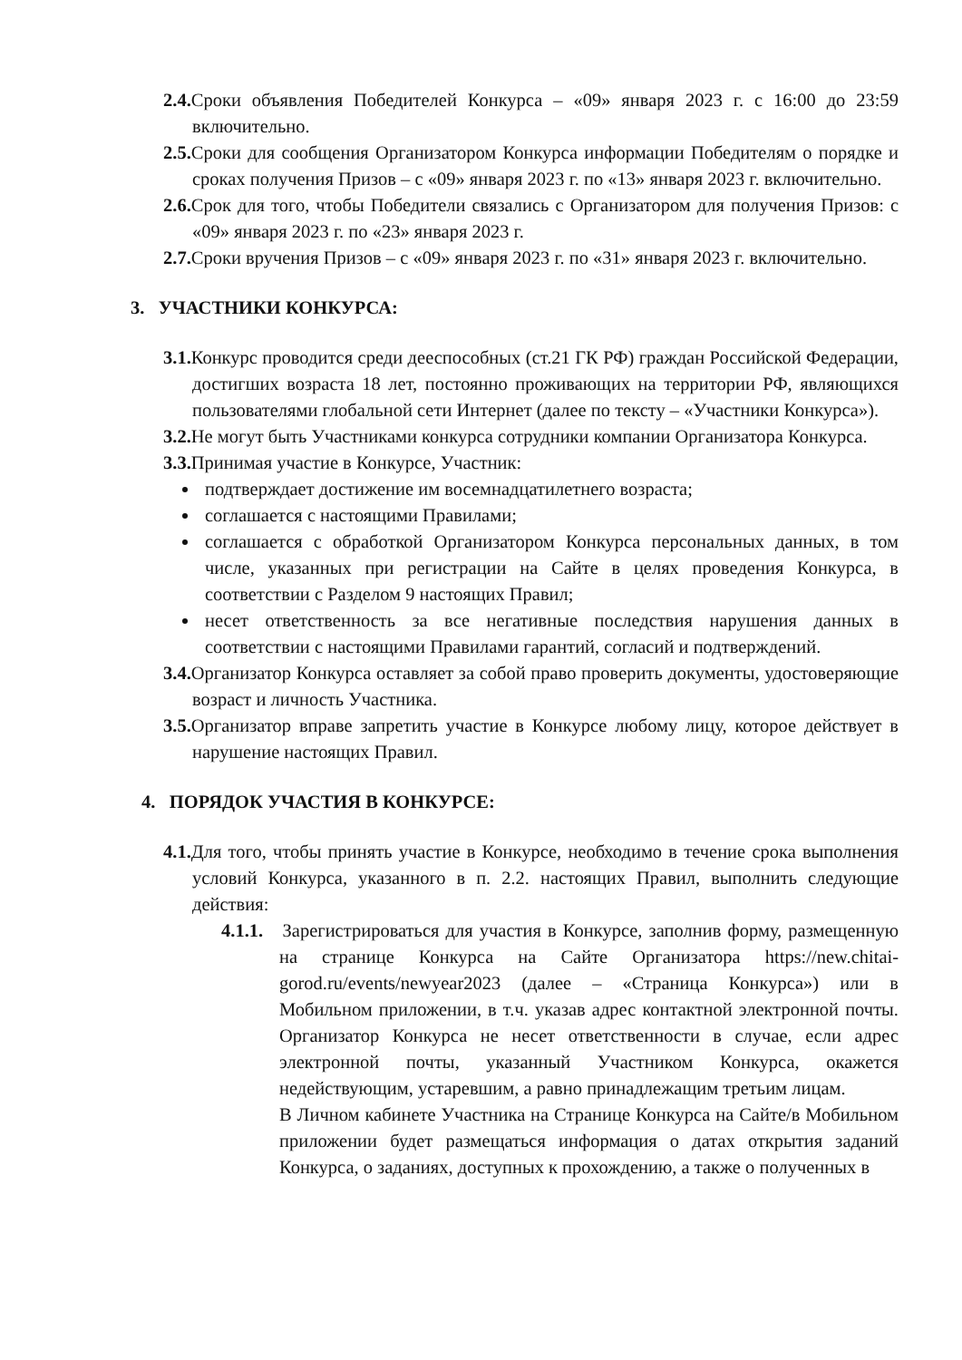2.4. Сроки объявления Победителей Конкурса – «09» января 2023 г. с 16:00 до 23:59 включительно.
2.5. Сроки для сообщения Организатором Конкурса информации Победителям о порядке и сроках получения Призов – с «09» января 2023 г. по «13» января 2023 г. включительно.
2.6. Срок для того, чтобы Победители связались с Организатором для получения Призов: с «09» января 2023 г. по «23» января 2023 г.
2.7. Сроки вручения Призов – с «09» января 2023 г. по «31» января 2023 г. включительно.
3. УЧАСТНИКИ КОНКУРСА:
3.1. Конкурс проводится среди дееспособных (ст.21 ГК РФ) граждан Российской Федерации, достигших возраста 18 лет, постоянно проживающих на территории РФ, являющихся пользователями глобальной сети Интернет (далее по тексту – «Участники Конкурса»).
3.2. Не могут быть Участниками конкурса сотрудники компании Организатора Конкурса.
3.3. Принимая участие в Конкурсе, Участник:
подтверждает достижение им восемнадцатилетнего возраста;
соглашается с настоящими Правилами;
соглашается с обработкой Организатором Конкурса персональных данных, в том числе, указанных при регистрации на Сайте в целях проведения Конкурса, в соответствии с Разделом 9 настоящих Правил;
несет ответственность за все негативные последствия нарушения данных в соответствии с настоящими Правилами гарантий, согласий и подтверждений.
3.4. Организатор Конкурса оставляет за собой право проверить документы, удостоверяющие возраст и личность Участника.
3.5. Организатор вправе запретить участие в Конкурсе любому лицу, которое действует в нарушение настоящих Правил.
4. ПОРЯДОК УЧАСТИЯ В КОНКУРСЕ:
4.1. Для того, чтобы принять участие в Конкурсе, необходимо в течение срока выполнения условий Конкурса, указанного в п. 2.2. настоящих Правил, выполнить следующие действия:
4.1.1. Зарегистрироваться для участия в Конкурсе, заполнив форму, размещенную на странице Конкурса на Сайте Организатора https://new.chitai-gorod.ru/events/newyear2023 (далее – «Страница Конкурса») или в Мобильном приложении, в т.ч. указав адрес контактной электронной почты. Организатор Конкурса не несет ответственности в случае, если адрес электронной почты, указанный Участником Конкурса, окажется недействующим, устаревшим, а равно принадлежащим третьим лицам.
В Личном кабинете Участника на Странице Конкурса на Сайте/в Мобильном приложении будет размещаться информация о датах открытия заданий Конкурса, о заданиях, доступных к прохождению, а также о полученных в